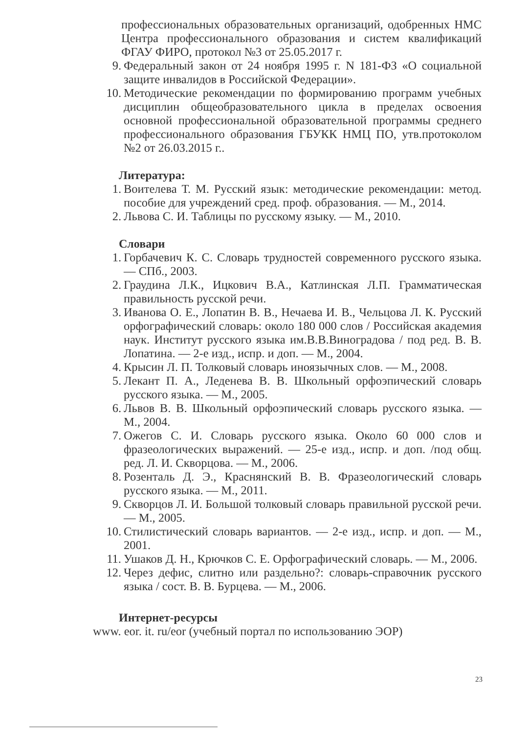профессиональных образовательных организаций, одобренных НМС Центра профессионального образования и систем квалификаций ФГАУ ФИРО, протокол №3 от 25.05.2017 г.
9. Федеральный закон от 24 ноября 1995 г. N 181-ФЗ «О социальной защите инвалидов в Российской Федерации».
10. Методические рекомендации по формированию программ учебных дисциплин общеобразовательного цикла в пределах освоения основной профессиональной образовательной программы среднего профессионального образования ГБУКК НМЦ ПО, утв.протоколом №2 от 26.03.2015 г..
Литература:
1. Воителева Т. М. Русский язык: методические рекомендации: метод. пособие для учреждений сред. проф. образования. — М., 2014.
2. Львова С. И. Таблицы по русскому языку. — М., 2010.
Словари
1. Горбачевич К. С. Словарь трудностей современного русского языка. — СПб., 2003.
2. Граудина Л.К., Ицкович В.А., Катлинская Л.П. Грамматическая правильность русской речи.
3. Иванова О. Е., Лопатин В. В., Нечаева И. В., Чельцова Л. К. Русский орфографический словарь: около 180 000 слов / Российская академия наук. Институт русского языка им.В.В.Виноградова / под ред. В. В. Лопатина. — 2-е изд., испр. и доп. — М., 2004.
4. Крысин Л. П. Толковый словарь иноязычных слов. — М., 2008.
5. Лекант П. А., Леденева В. В. Школьный орфоэпический словарь русского языка. — М., 2005.
6. Львов В. В. Школьный орфоэпический словарь русского языка. — М., 2004.
7. Ожегов С. И. Словарь русского языка. Около 60 000 слов и фразеологических выражений. — 25-е изд., испр. и доп. /под общ. ред. Л. И. Скворцова. — М., 2006.
8. Розенталь Д. Э., Краснянский В. В. Фразеологический словарь русского языка. — М., 2011.
9. Скворцов Л. И. Большой толковый словарь правильной русской речи. — М., 2005.
10. Стилистический словарь вариантов. — 2-е изд., испр. и доп. — М., 2001.
11. Ушаков Д. Н., Крючков С. Е. Орфографический словарь. — М., 2006.
12. Через дефис, слитно или раздельно?: словарь-справочник русского языка / сост. В. В. Бурцева. — М., 2006.
Интернет-ресурсы
www. eor. it. ru/eor (учебный портал по использованию ЭОР)
23